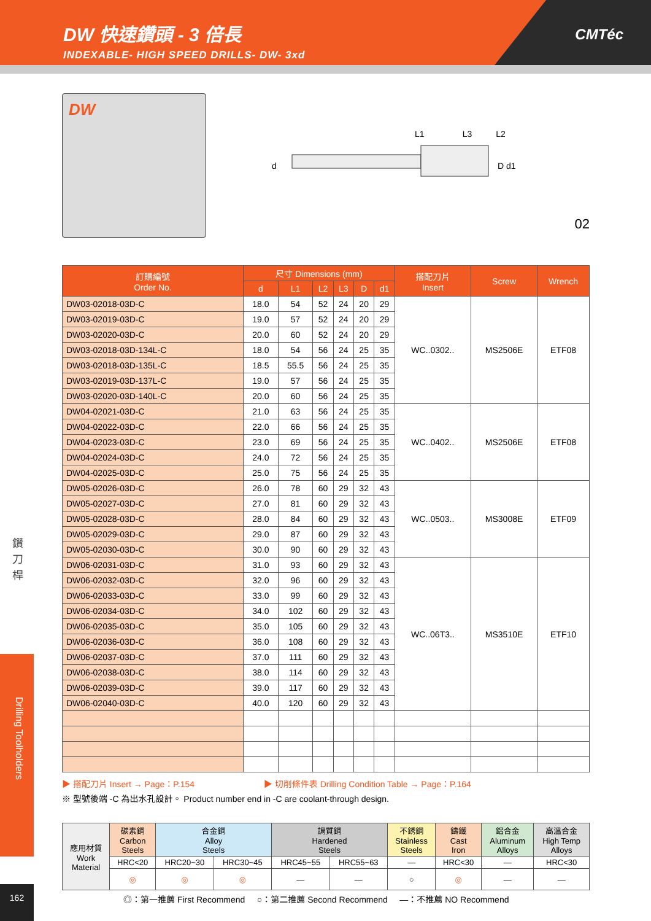DW 快速鑽頭 - 3 倍長
INDEXABLE- HIGH SPEED DRILLS- DW- 3xd
CMTéc
DW
L1 L3 L2
d D d1
02
| 訂購編號 Order No. | 尺寸 Dimensions (mm) | | | | | | 搭配刀片 Insert | Screw | Wrench |
| --- | --- | --- | --- | --- | --- | --- | --- | --- | --- |
| | d | L1 | L2 | L3 | D | d1 | | | |
| DW03-02018-03D-C | 18.0 | 54 | 52 | 24 | 20 | 29 | WC..0302.. | MS2506E | ETF08 |
| DW03-02019-03D-C | 19.0 | 57 | 52 | 24 | 20 | 29 | | | |
| DW03-02020-03D-C | 20.0 | 60 | 52 | 24 | 20 | 29 | | | |
| DW03-02018-03D-134L-C | 18.0 | 54 | 56 | 24 | 25 | 35 | | | |
| DW03-02018-03D-135L-C | 18.5 | 55.5 | 56 | 24 | 25 | 35 | | | |
| DW03-02019-03D-137L-C | 19.0 | 57 | 56 | 24 | 25 | 35 | | | |
| DW03-02020-03D-140L-C | 20.0 | 60 | 56 | 24 | 25 | 35 | | | |
| DW04-02021-03D-C | 21.0 | 63 | 56 | 24 | 25 | 35 | WC..0402.. | MS2506E | ETF08 |
| DW04-02022-03D-C | 22.0 | 66 | 56 | 24 | 25 | 35 | | | |
| DW04-02023-03D-C | 23.0 | 69 | 56 | 24 | 25 | 35 | | | |
| DW04-02024-03D-C | 24.0 | 72 | 56 | 24 | 25 | 35 | | | |
| DW04-02025-03D-C | 25.0 | 75 | 56 | 24 | 25 | 35 | | | |
| DW05-02026-03D-C | 26.0 | 78 | 60 | 29 | 32 | 43 | WC..0503.. | MS3008E | ETF09 |
| DW05-02027-03D-C | 27.0 | 81 | 60 | 29 | 32 | 43 | | | |
| DW05-02028-03D-C | 28.0 | 84 | 60 | 29 | 32 | 43 | | | |
| DW05-02029-03D-C | 29.0 | 87 | 60 | 29 | 32 | 43 | | | |
| DW05-02030-03D-C | 30.0 | 90 | 60 | 29 | 32 | 43 | | | |
| DW06-02031-03D-C | 31.0 | 93 | 60 | 29 | 32 | 43 | WC..06T3.. | MS3510E | ETF10 |
| DW06-02032-03D-C | 32.0 | 96 | 60 | 29 | 32 | 43 | | | |
| DW06-02033-03D-C | 33.0 | 99 | 60 | 29 | 32 | 43 | | | |
| DW06-02034-03D-C | 34.0 | 102 | 60 | 29 | 32 | 43 | | | |
| DW06-02035-03D-C | 35.0 | 105 | 60 | 29 | 32 | 43 | | | |
| DW06-02036-03D-C | 36.0 | 108 | 60 | 29 | 32 | 43 | | | |
| DW06-02037-03D-C | 37.0 | 111 | 60 | 29 | 32 | 43 | | | |
| DW06-02038-03D-C | 38.0 | 114 | 60 | 29 | 32 | 43 | | | |
| DW06-02039-03D-C | 39.0 | 117 | 60 | 29 | 32 | 43 | | | |
| DW06-02040-03D-C | 40.0 | 120 | 60 | 29 | 32 | 43 | | | |
▶ 搭配刀片 Insert → Page：P.154 ▶ 切削條件表 Drilling Condition Table → Page：P.164
※ 型號後端 -C 為出水孔設計。 Product number end in -C are coolant-through design.
| 應用材質 Work Material | 碳素鋼 Carbon Steels | 合金鋼 Alloy Steels | | 調質鋼 Hardened Steels | | 不銹鋼 Stainless Steels | 鑄鐵 Cast Iron | 鋁合金 Aluminum Alloys | 高溫合金 High Temp Alloys |
| | HRC<20 | HRC20~30 | HRC30~45 | HRC45~55 | HRC55~63 | — | HRC<30 | — | HRC<30 |
| | ◎ | ◎ | ◎ | — | — | ○ | ◎ | — | — |
◎：第一推薦 First Recommend ○：第二推薦 Second Recommend —：不推薦 NO Recommend
鑽刀桿
Drilling Toolholders
162